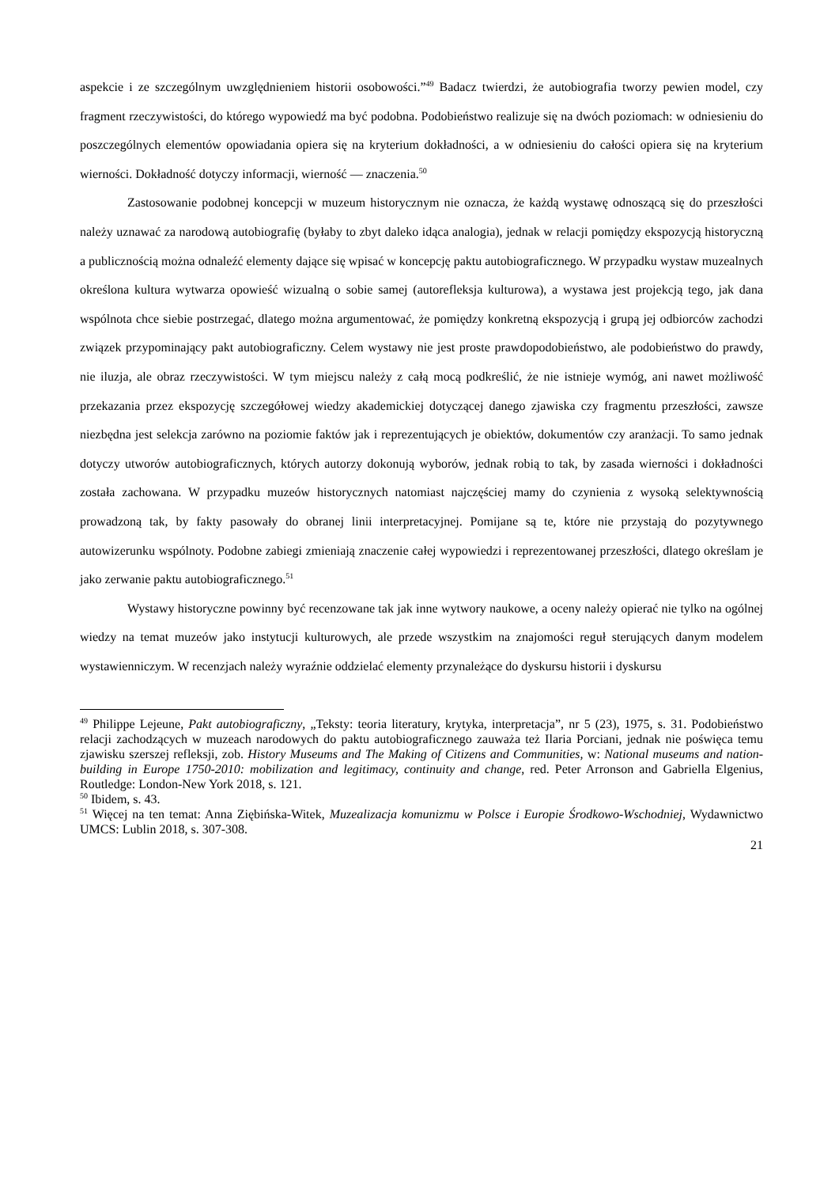aspekcie i ze szczególnym uwzględnieniem historii osobowości.”<sup>49</sup> Badacz twierdzi, że autobiografia tworzy pewien model, czy fragment rzeczywistości, do którego wypowiedź ma być podobna. Podobieństwo realizuje się na dwóch poziomach: w odniesieniu do poszczególnych elementów opowiadania opiera się na kryterium dokładności, a w odniesieniu do całości opiera się na kryterium wierności. Dokładność dotyczy informacji, wierność — znaczenia.<sup>50</sup>
Zastosowanie podobnej koncepcji w muzeum historycznym nie oznacza, że każdą wystawę odnoszącą się do przeszłości należy uznawać za narodową autobiografię (byłaby to zbyt daleko idąca analogia), jednak w relacji pomiędzy ekspozycją historyczną a publicznością można odnaleźć elementy dające się wpisać w koncepcję paktu autobiograficznego. W przypadku wystaw muzealnych określona kultura wytwarza opowieść wizualną o sobie samej (autorefleksja kulturowa), a wystawa jest projekcją tego, jak dana wspólnota chce siebie postrzegać, dlatego można argumentować, że pomiędzy konkretną ekspozycją i grupą jej odbiorców zachodzi związek przypominający pakt autobiograficzny. Celem wystawy nie jest proste prawdopodobieństwo, ale podobieństwo do prawdy, nie iluzja, ale obraz rzeczywistości. W tym miejscu należy z całą mocą podkreślić, że nie istnieje wymóg, ani nawet możliwość przekazania przez ekspozycję szczegółowej wiedzy akademickiej dotyczącej danego zjawiska czy fragmentu przeszłości, zawsze niezbędna jest selekcja zarówno na poziomie faktów jak i reprezentujących je obiektów, dokumentów czy aranżacji. To samo jednak dotyczy utworów autobiograficznych, których autorzy dokonują wyborów, jednak robią to tak, by zasada wierności i dokładności została zachowana. W przypadku muzeów historycznych natomiast najczęściej mamy do czynienia z wysoką selektywnością prowadzoną tak, by fakty pasowały do obranej linii interpretacyjnej. Pomijane są te, które nie przystają do pozytywnego autowizerunku wspólnoty. Podobne zabiegi zmieniają znaczenie całej wypowiedzi i reprezentowanej przeszłości, dlatego określam je jako zerwanie paktu autobiograficznego.<sup>51</sup>
Wystawy historyczne powinny być recenzowane tak jak inne wytwory naukowe, a oceny należy opierać nie tylko na ogólnej wiedzy na temat muzeów jako instytucji kulturowych, ale przede wszystkim na znajomości reguł sterujących danym modelem wystawienniczym. W recenzjach należy wyraźnie oddzielać elementy przynależące do dyskursu historii i dyskursu
<sup>49</sup> Philippe Lejeune, Pakt autobiograficzny, „Teksty: teoria literatury, krytyka, interpretacja”, nr 5 (23), 1975, s. 31. Podobieństwo relacji zachodzących w muzeach narodowych do paktu autobiograficznego zauważa też Ilaria Porciani, jednak nie poświęca temu zjawisku szerszej refleksji, zob. History Museums and The Making of Citizens and Communities, w: National museums and nation-building in Europe 1750-2010: mobilization and legitimacy, continuity and change, red. Peter Arronson and Gabriella Elgenius, Routledge: London-New York 2018, s. 121.
<sup>50</sup> Ibidem, s. 43.
<sup>51</sup> Więcej na ten temat: Anna Ziębińska-Witek, Muzealizacja komunizmu w Polsce i Europie Środkowo-Wschodniej, Wydawnictwo UMCS: Lublin 2018, s. 307-308.
21